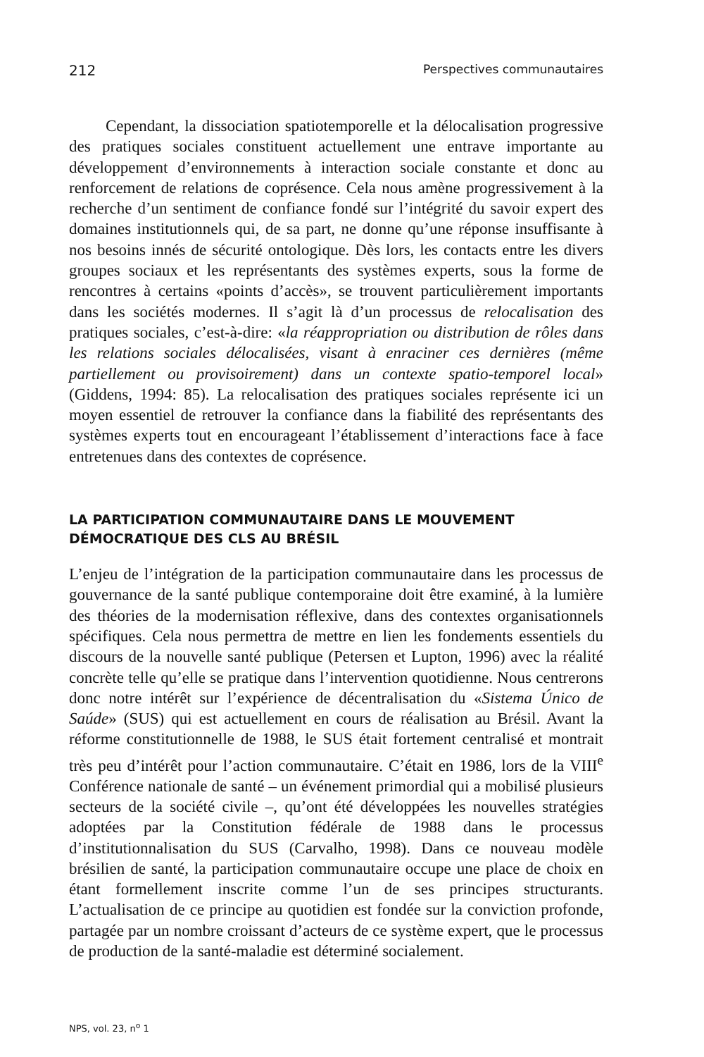212 Perspectives communautaires
Cependant, la dissociation spatiotemporelle et la délocalisation progressive des pratiques sociales constituent actuellement une entrave importante au développement d’environnements à interaction sociale constante et donc au renforcement de relations de coprésence. Cela nous amène progressivement à la recherche d’un sentiment de confiance fondé sur l’intégrité du savoir expert des domaines institutionnels qui, de sa part, ne donne qu’une réponse insuffisante à nos besoins innés de sécurité ontologique. Dès lors, les contacts entre les divers groupes sociaux et les représentants des systèmes experts, sous la forme de rencontres à certains «points d’accès», se trouvent particulièrement importants dans les sociétés modernes. Il s’agit là d’un processus de relocalisation des pratiques sociales, c’est-à-dire: «la réappropriation ou distribution de rôles dans les relations sociales délocalisées, visant à enraciner ces dernières (même partiellement ou provisoirement) dans un contexte spatio-temporel local» (Giddens, 1994: 85). La relocalisation des pratiques sociales représente ici un moyen essentiel de retrouver la confiance dans la fiabilité des représentants des systèmes experts tout en encourageant l’établissement d’interactions face à face entretenues dans des contextes de coprésence.
LA PARTICIPATION COMMUNAUTAIRE DANS LE MOUVEMENT DÉMOCRATIQUE DES CLS AU BRÉSIL
L’enjeu de l’intégration de la participation communautaire dans les processus de gouvernance de la santé publique contemporaine doit être examiné, à la lumière des théories de la modernisation réflexive, dans des contextes organisationnels spécifiques. Cela nous permettra de mettre en lien les fondements essentiels du discours de la nouvelle santé publique (Petersen et Lupton, 1996) avec la réalité concrète telle qu’elle se pratique dans l’intervention quotidienne. Nous centrerons donc notre intérêt sur l’expérience de décentralisation du «Sistema Único de Saúde» (SUS) qui est actuellement en cours de réalisation au Brésil. Avant la réforme constitutionnelle de 1988, le SUS était fortement centralisé et montrait très peu d’intérêt pour l’action communautaire. C’était en 1986, lors de la VIII<sup>e</sup> Conférence nationale de santé – un événement primordial qui a mobilisé plusieurs secteurs de la société civile –, qu’ont été développées les nouvelles stratégies adoptées par la Constitution fédérale de 1988 dans le processus d’institutionnalisation du SUS (Carvalho, 1998). Dans ce nouveau modèle brésilien de santé, la participation communautaire occupe une place de choix en étant formellement inscrite comme l’un de ses principes structurants. L’actualisation de ce principe au quotidien est fondée sur la conviction profonde, partagée par un nombre croissant d’acteurs de ce système expert, que le processus de production de la santé-maladie est déterminé socialement.
NPS, vol. 23, n<sup>o</sup> 1